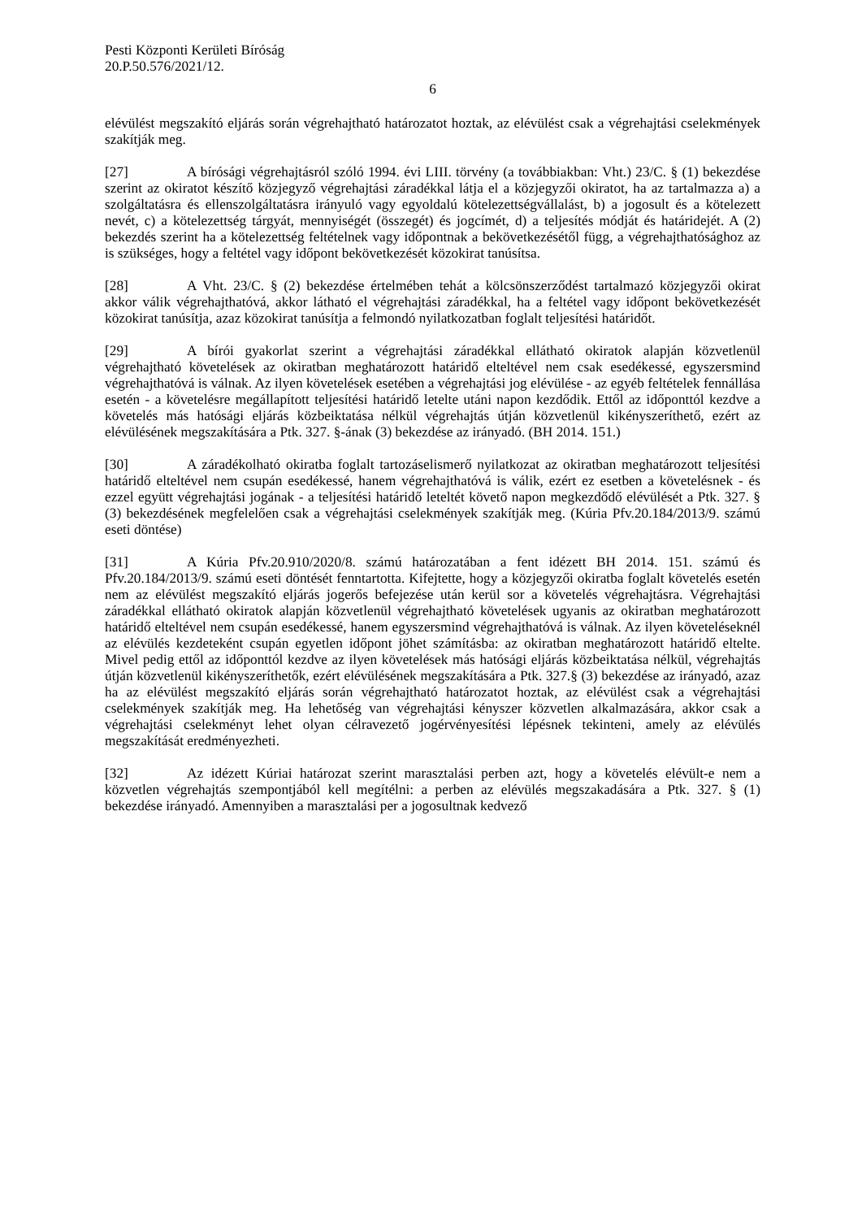Pesti Központi Kerületi Bíróság
20.P.50.576/2021/12.
6
elévülést megszakító eljárás során végrehajtható határozatot hoztak, az elévülést csak a végrehajtási cselekmények szakítják meg.
[27] A bírósági végrehajtásról szóló 1994. évi LIII. törvény (a továbbiakban: Vht.) 23/C. § (1) bekezdése szerint az okiratot készítő közjegyző végrehajtási záradékkal látja el a közjegyzői okiratot, ha az tartalmazza a) a szolgáltatásra és ellenszolgáltatásra irányuló vagy egyoldalú kötelezettségvállalást, b) a jogosult és a kötelezett nevét, c) a kötelezettség tárgyát, mennyiségét (összegét) és jogcímét, d) a teljesítés módját és határidejét. A (2) bekezdés szerint ha a kötelezettség feltételnek vagy időpontnak a bekövetkezésétől függ, a végrehajthatósághoz az is szükséges, hogy a feltétel vagy időpont bekövetkezését közokirat tanúsítsa.
[28] A Vht. 23/C. § (2) bekezdése értelmében tehát a kölcsönszerződést tartalmazó közjegyzői okirat akkor válik végrehajthatóvá, akkor látható el végrehajtási záradékkal, ha a feltétel vagy időpont bekövetkezését közokirat tanúsítja, azaz közokirat tanúsítja a felmondó nyilatkozatban foglalt teljesítési határidőt.
[29] A bírói gyakorlat szerint a végrehajtási záradékkal ellátható okiratok alapján közvetlenül végrehajtható követelések az okiratban meghatározott határidő elteltével nem csak esedékessé, egyszersmind végrehajthatóvá is válnak. Az ilyen követelések esetében a végrehajtási jog elévülése - az egyéb feltételek fennállása esetén - a követelésre megállapított teljesítési határidő letelte utáni napon kezdődik. Ettől az időponttól kezdve a követelés más hatósági eljárás közbeiktatása nélkül végrehajtás útján közvetlenül kikényszeríthető, ezért az elévülésének megszakítására a Ptk. 327. §-ának (3) bekezdése az irányadó. (BH 2014. 151.)
[30] A záradékolható okiratba foglalt tartozáselismerő nyilatkozat az okiratban meghatározott teljesítési határidő elteltével nem csupán esedékessé, hanem végrehajthatóvá is válik, ezért ez esetben a követelésnek - és ezzel együtt végrehajtási jogának - a teljesítési határidő leteltét követő napon megkezdődő elévülését a Ptk. 327. § (3) bekezdésének megfelelően csak a végrehajtási cselekmények szakítják meg. (Kúria Pfv.20.184/2013/9. számú eseti döntése)
[31] A Kúria Pfv.20.910/2020/8. számú határozatában a fent idézett BH 2014. 151. számú és Pfv.20.184/2013/9. számú eseti döntését fenntartotta. Kifejtette, hogy a közjegyzői okiratba foglalt követelés esetén nem az elévülést megszakító eljárás jogerős befejezése után kerül sor a követelés végrehajtásra. Végrehajtási záradékkal ellátható okiratok alapján közvetlenül végrehajtható követelések ugyanis az okiratban meghatározott határidő elteltével nem csupán esedékessé, hanem egyszersmind végrehajthatóvá is válnak. Az ilyen követeléseknél az elévülés kezdeteként csupán egyetlen időpont jöhet számításba: az okiratban meghatározott határidő eltelte. Mivel pedig ettől az időponttól kezdve az ilyen követelések más hatósági eljárás közbeiktatása nélkül, végrehajtás útján közvetlenül kikényszeríthetők, ezért elévülésének megszakítására a Ptk. 327.§ (3) bekezdése az irányadó, azaz ha az elévülést megszakító eljárás során végrehajtható határozatot hoztak, az elévülést csak a végrehajtási cselekmények szakítják meg. Ha lehetőség van végrehajtási kényszer közvetlen alkalmazására, akkor csak a végrehajtási cselekményt lehet olyan célravezető jogérvényesítési lépésnek tekinteni, amely az elévülés megszakítását eredményezheti.
[32] Az idézett Kúriai határozat szerint marasztalási perben azt, hogy a követelés elévült-e nem a közvetlen végrehajtás szempontjából kell megítélni: a perben az elévülés megszakadására a Ptk. 327. § (1) bekezdése irányadó. Amennyiben a marasztalási per a jogosultnak kedvező